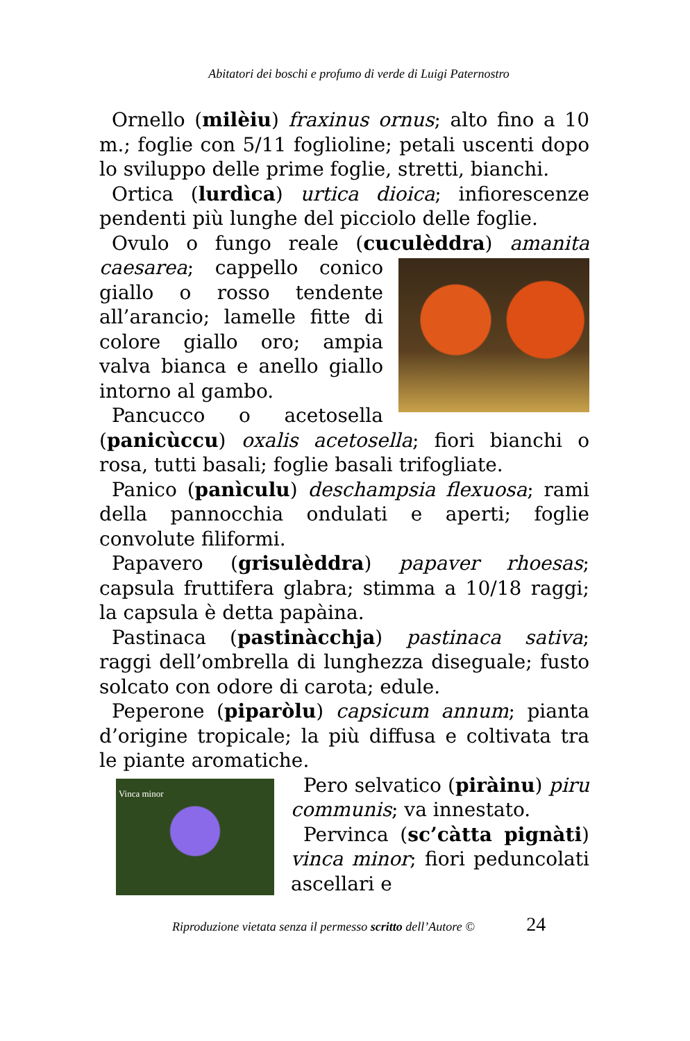Abitatori dei boschi e profumo di verde di Luigi Paternostro
Ornello (milèiu) fraxinus ornus; alto fino a 10 m.; foglie con 5/11 foglioline; petali uscenti dopo lo sviluppo delle prime foglie, stretti, bianchi.
Ortica (lurdìca) urtica dioica; infiorescenze pendenti più lunghe del picciolo delle foglie.
Ovulo o fungo reale (cuculèddra) amanita caesarea; cappello conico giallo o rosso tendente all’arancio; lamelle fitte di colore giallo oro; ampia valva bianca e anello giallo intorno al gambo.
Pancucco o acetosella (panicùccu) oxalis acetosella; fiori bianchi o rosa, tutti basali; foglie basali trifogliate.
Panico (panìculu) deschampsia flexuosa; rami della pannocchia ondulati e aperti; foglie convolute filiformi.
Papavero (grisulèddra) papaver rhoesas; capsula fruttifera glabra; stimma a 10/18 raggi; la capsula è detta papàina.
Pastinaca (pastinàcchja) pastinaca sativa; raggi dell’ombrella di lunghezza diseguale; fusto solcato con odore di carota; edule.
Peperone (piparòlu) capsicum annum; pianta d’origine tropicale; la più diffusa e coltivata tra le piante aromatiche.
Vinca minor
Pero selvatico (piràinu) piru communis; va innestato.
Pervinca (sc’càtta pignàti) vinca minor; fiori peduncolati ascellari e
Riproduzione vietata senza il permesso scritto dell’Autore © 24